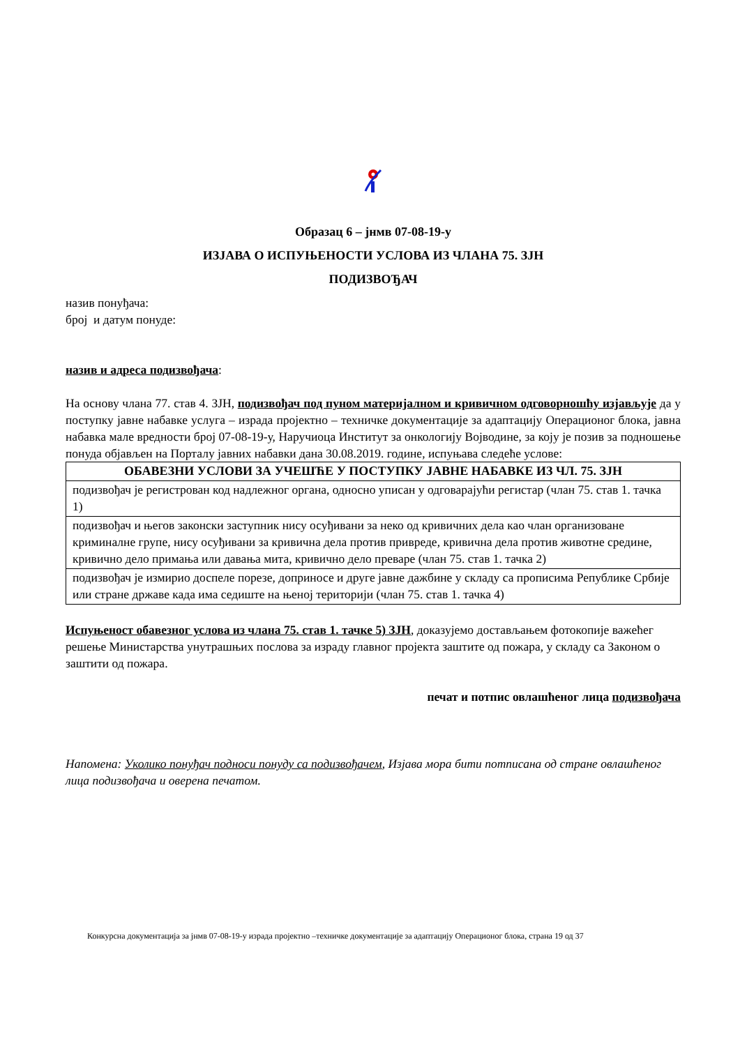Образац 6 – јнмв 07-08-19-у
ИЗЈАВА О ИСПУЊЕНОСТИ УСЛОВА ИЗ ЧЛАНА 75. ЗЈН
ПОДИЗВОЂАЧ
назив понуђача:
број и датум понуде:
назив и адреса подизвођача:
На основу члана 77. став 4. ЗЈН, подизвођач под пуном материјалном и кривичном одговорношћу изјављује да у поступку јавне набавке услуга – израда пројектно – техничке документације за адаптацију Операционог блока, јавна набавка мале вредности број 07-08-19-у, Наручиоца Институт за онкологију Војводине, за коју је позив за подношење понуда објављен на Порталу јавних набавки дана 30.08.2019. године, испуњава следеће услове:
| ОБАВЕЗНИ УСЛОВИ ЗА УЧЕШЋЕ У ПОСТУПКУ ЈАВНЕ НАБАВКЕ ИЗ ЧЛ. 75. ЗЈН |
| --- |
| подизвођач је регистрован код надлежног органа, односно уписан у одговарајући регистар (члан 75. став 1. тачка 1) |
| подизвођач и његов законски заступник нису осуђивани за неко од кривичних дела као члан организоване криминалне групе, нису осуђивани за кривична дела против привреде, кривична дела против животне средине, кривично дело примања или давања мита, кривично дело преваре (члан 75. став 1. тачка 2) |
| подизвођач је измирио доспеле порезе, доприносе и друге јавне дажбине у складу са прописима Републике Србије или стране државе када има седиште на њеној територији (члан 75. став 1. тачка 4) |
Испуњеност обавезног услова из члана 75. став 1. тачке 5) ЗЈН, доказујемо достављањем фотокопије важећег решење Министарства унутрашњих послова за израду главног пројекта заштите од пожара, у складу са Законом о заштити од пожара.
печат и потпис овлашћеног лица подизвођача
Напомена: Уколико понуђач подноси понуду са подизвођачем, Изјава мора бити потписана од стране овлашћеног лица подизвођача и оверена печатом.
Конкурсна документација за јнмв 07-08-19-у израда пројектно –техничке документације за адаптацију Операционог блока, страна 19 од 37